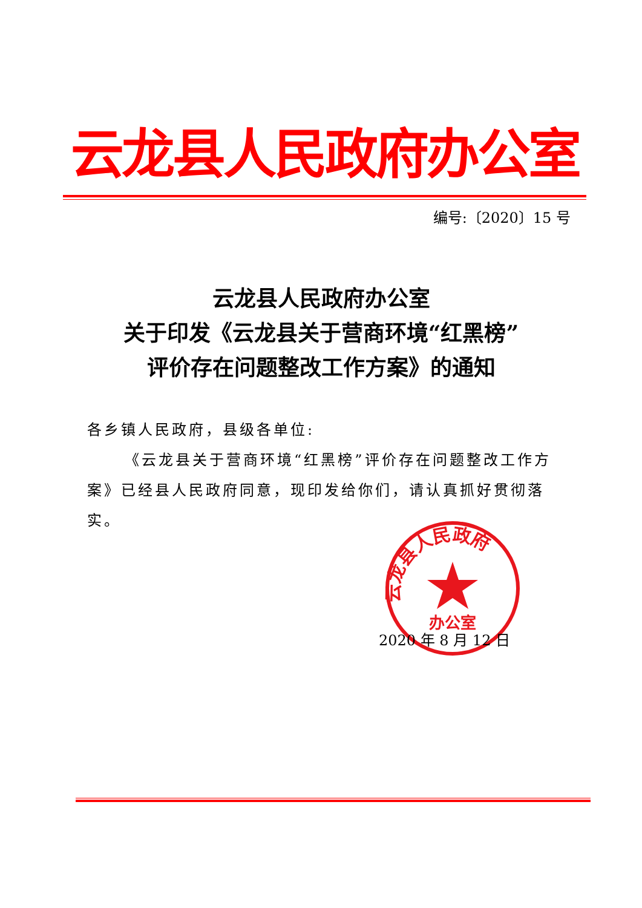云龙县人民政府办公室
编号:〔2020〕15 号
云龙县人民政府办公室
关于印发《云龙县关于营商环境“红黑榜”
评价存在问题整改工作方案》的通知
各乡镇人民政府，县级各单位:
《云龙县关于营商环境“红黑榜”评价存在问题整改工作方案》已经县人民政府同意，现印发给你们，请认真抓好贯彻落实。
云龙县人民政府
办公室
2020 年 8 月 12 日